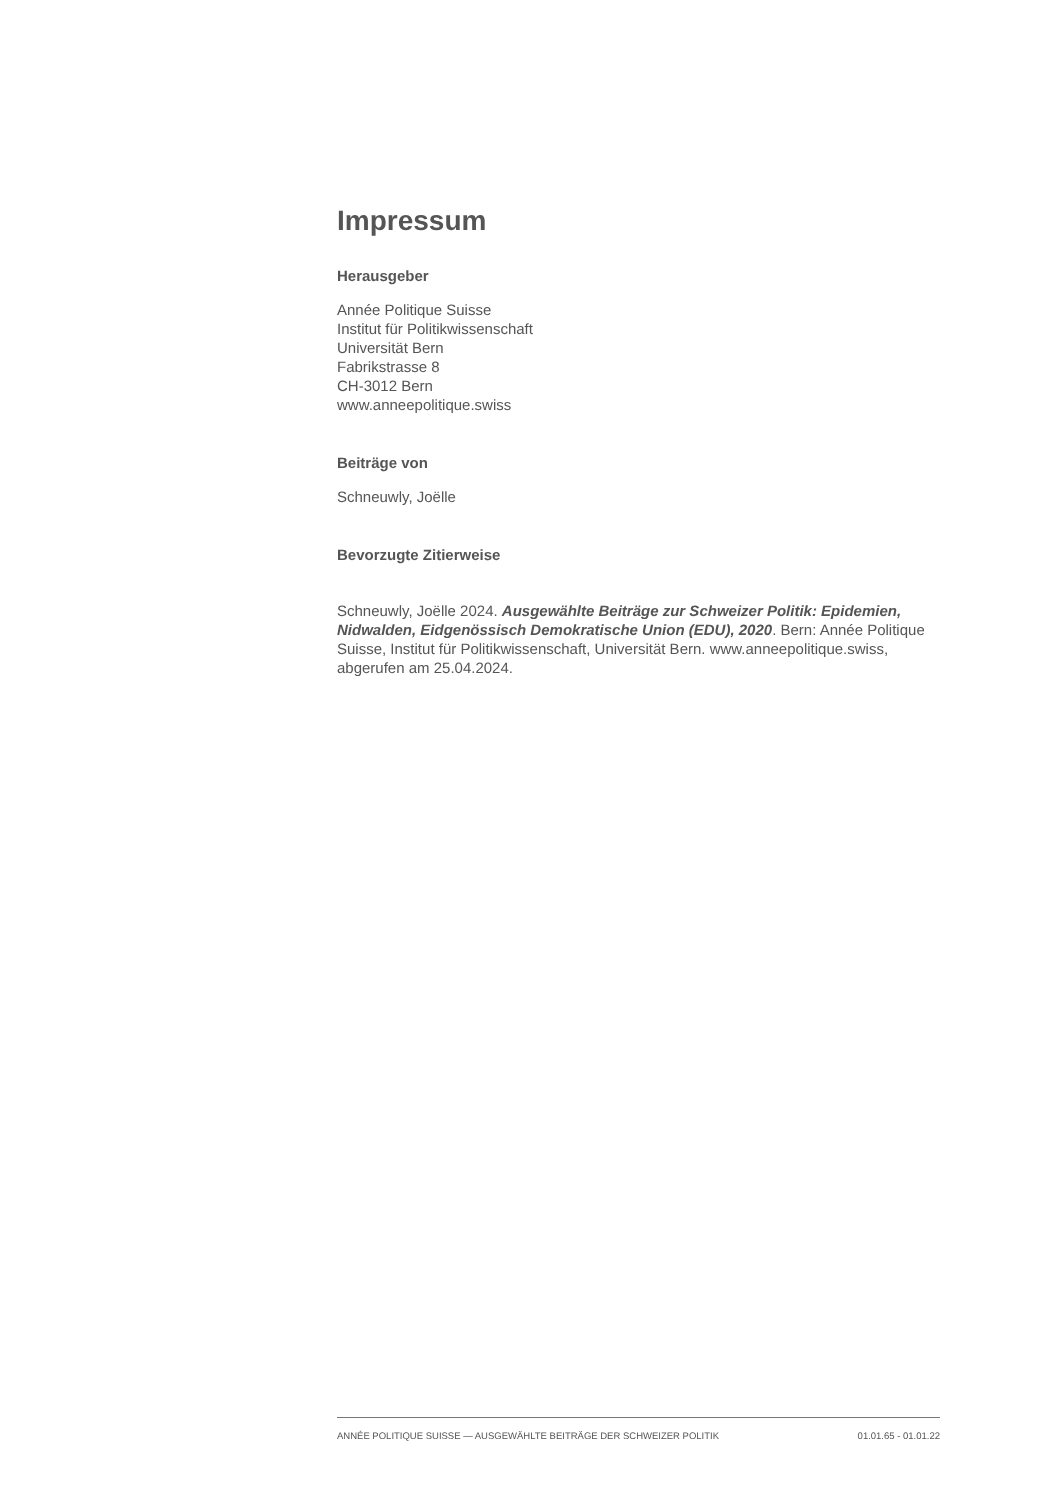Impressum
Herausgeber
Année Politique Suisse
Institut für Politikwissenschaft
Universität Bern
Fabrikstrasse 8
CH-3012 Bern
www.anneepolitique.swiss
Beiträge von
Schneuwly, Joëlle
Bevorzugte Zitierweise
Schneuwly, Joëlle 2024. Ausgewählte Beiträge zur Schweizer Politik: Epidemien, Nidwalden, Eidgenössisch Demokratische Union (EDU), 2020. Bern: Année Politique Suisse, Institut für Politikwissenschaft, Universität Bern. www.anneepolitique.swiss, abgerufen am 25.04.2024.
ANNÉE POLITIQUE SUISSE — AUSGEWÄHLTE BEITRÄGE DER SCHWEIZER POLITIK 01.01.65 - 01.01.22